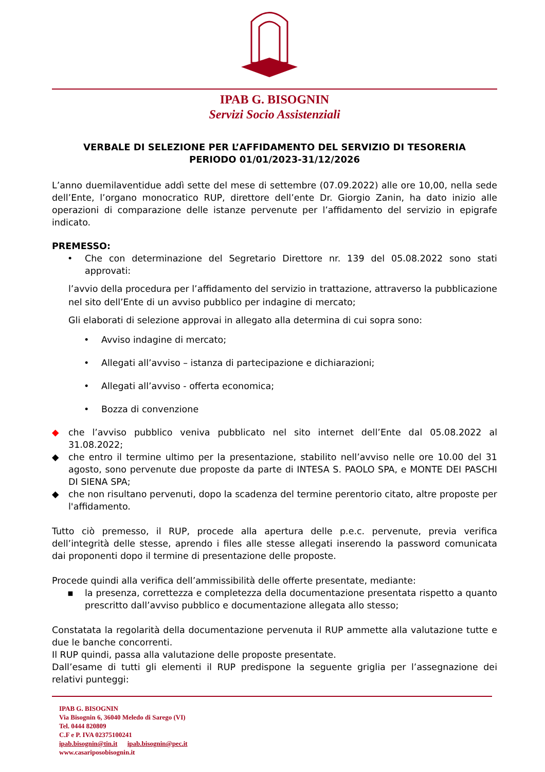IPAB G. BISOGNIN
Servizi Socio Assistenziali
VERBALE DI SELEZIONE PER L’AFFIDAMENTO DEL SERVIZIO DI TESORERIA
PERIODO 01/01/2023-31/12/2026
L’anno duemilaventidue addì sette del mese di settembre (07.09.2022) alle ore 10,00, nella sede dell’Ente, l’organo monocratico RUP, direttore dell’ente Dr. Giorgio Zanin, ha dato inizio alle operazioni di comparazione delle istanze pervenute per l’affidamento del servizio in epigrafe indicato.
PREMESSO:
• Che con determinazione del Segretario Direttore nr. 139 del 05.08.2022 sono stati approvati:
l’avvio della procedura per l’affidamento del servizio in trattazione, attraverso la pubblicazione nel sito dell’Ente di un avviso pubblico per indagine di mercato;
Gli elaborati di selezione approvai in allegato alla determina di cui sopra sono:
• Avviso indagine di mercato;
• Allegati all’avviso – istanza di partecipazione e dichiarazioni;
• Allegati all’avviso - offerta economica;
• Bozza di convenzione
◆ che l’avviso pubblico veniva pubblicato nel sito internet dell’Ente dal 05.08.2022 al 31.08.2022;
◆ che entro il termine ultimo per la presentazione, stabilito nell’avviso nelle ore 10.00 del 31 agosto, sono pervenute due proposte da parte di INTESA S. PAOLO SPA, e MONTE DEI PASCHI DI SIENA SPA;
◆ che non risultano pervenuti, dopo la scadenza del termine perentorio citato, altre proposte per l'affidamento.
Tutto ciò premesso, il RUP, procede alla apertura delle p.e.c. pervenute, previa verifica dell’integrità delle stesse, aprendo i files alle stesse allegati inserendo la password comunicata dai proponenti dopo il termine di presentazione delle proposte.
Procede quindi alla verifica dell’ammissibilità delle offerte presentate, mediante:
▪ la presenza, correttezza e completezza della documentazione presentata rispetto a quanto prescritto dall’avviso pubblico e documentazione allegata allo stesso;
Constatata la regolarità della documentazione pervenuta il RUP ammette alla valutazione tutte e due le banche concorrenti.
Il RUP quindi, passa alla valutazione delle proposte presentate.
Dall’esame di tutti gli elementi il RUP predispone la seguente griglia per l’assegnazione dei relativi punteggi:
IPAB G. BISOGNIN
Via Bisognin 6, 36040 Meledo di Sarego (VI)
Tel. 0444 820809
C.F e P. IVA 02375100241
ipab.bisognin@tin.it ipab.bisognin@pec.it
www.casariposobisognin.it